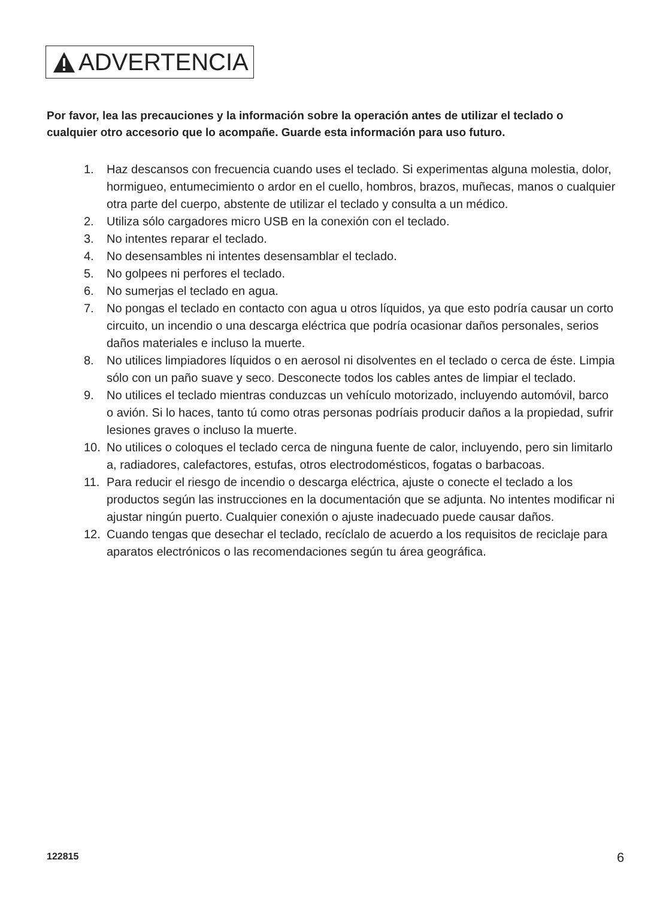ADVERTENCIA
Por favor, lea las precauciones y la información sobre la operación antes de utilizar el teclado o cualquier otro accesorio que lo acompañe. Guarde esta información para uso futuro.
1. Haz descansos con frecuencia cuando uses el teclado. Si experimentas alguna molestia, dolor, hormigueo, entumecimiento o ardor en el cuello, hombros, brazos, muñecas, manos o cualquier otra parte del cuerpo, abstente de utilizar el teclado y consulta a un médico.
2. Utiliza sólo cargadores micro USB en la conexión con el teclado.
3. No intentes reparar el teclado.
4. No desensambles ni intentes desensamblar el teclado.
5. No golpees ni perfores el teclado.
6. No sumerjas el teclado en agua.
7. No pongas el teclado en contacto con agua u otros líquidos, ya que esto podría causar un corto circuito, un incendio o una descarga eléctrica que podría ocasionar daños personales, serios daños materiales e incluso la muerte.
8. No utilices limpiadores líquidos o en aerosol ni disolventes en el teclado o cerca de éste. Limpia sólo con un paño suave y seco. Desconecte todos los cables antes de limpiar el teclado.
9. No utilices el teclado mientras conduzcas un vehículo motorizado, incluyendo automóvil, barco o avión. Si lo haces, tanto tú como otras personas podríais producir daños a la propiedad, sufrir lesiones graves o incluso la muerte.
10. No utilices o coloques el teclado cerca de ninguna fuente de calor, incluyendo, pero sin limitarlo a, radiadores, calefactores, estufas, otros electrodomésticos, fogatas o barbacoas.
11. Para reducir el riesgo de incendio o descarga eléctrica, ajuste o conecte el teclado a los productos según las instrucciones en la documentación que se adjunta. No intentes modificar ni ajustar ningún puerto. Cualquier conexión o ajuste inadecuado puede causar daños.
12. Cuando tengas que desechar el teclado, recíclalo de acuerdo a los requisitos de reciclaje para aparatos electrónicos o las recomendaciones según tu área geográfica.
122815 6